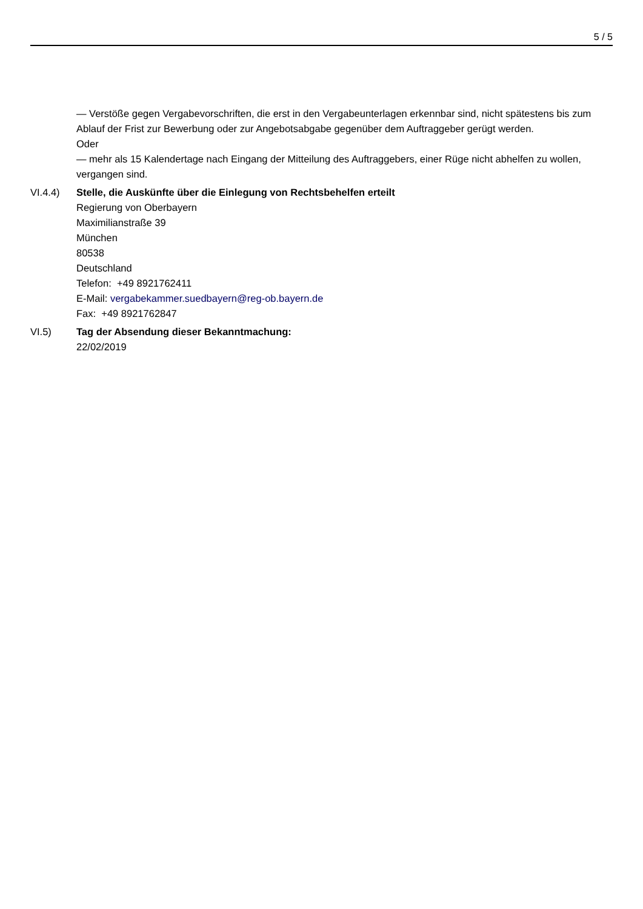5 / 5
— Verstöße gegen Vergabevorschriften, die erst in den Vergabeunterlagen erkennbar sind, nicht spätestens bis zum Ablauf der Frist zur Bewerbung oder zur Angebotsabgabe gegenüber dem Auftraggeber gerügt werden.
Oder
— mehr als 15 Kalendertage nach Eingang der Mitteilung des Auftraggebers, einer Rüge nicht abhelfen zu wollen, vergangen sind.
VI.4.4) Stelle, die Auskünfte über die Einlegung von Rechtsbehelfen erteilt
Regierung von Oberbayern
Maximilianstraße 39
München
80538
Deutschland
Telefon: +49 8921762411
E-Mail: vergabekammer.suedbayern@reg-ob.bayern.de
Fax: +49 8921762847
VI.5) Tag der Absendung dieser Bekanntmachung:
22/02/2019